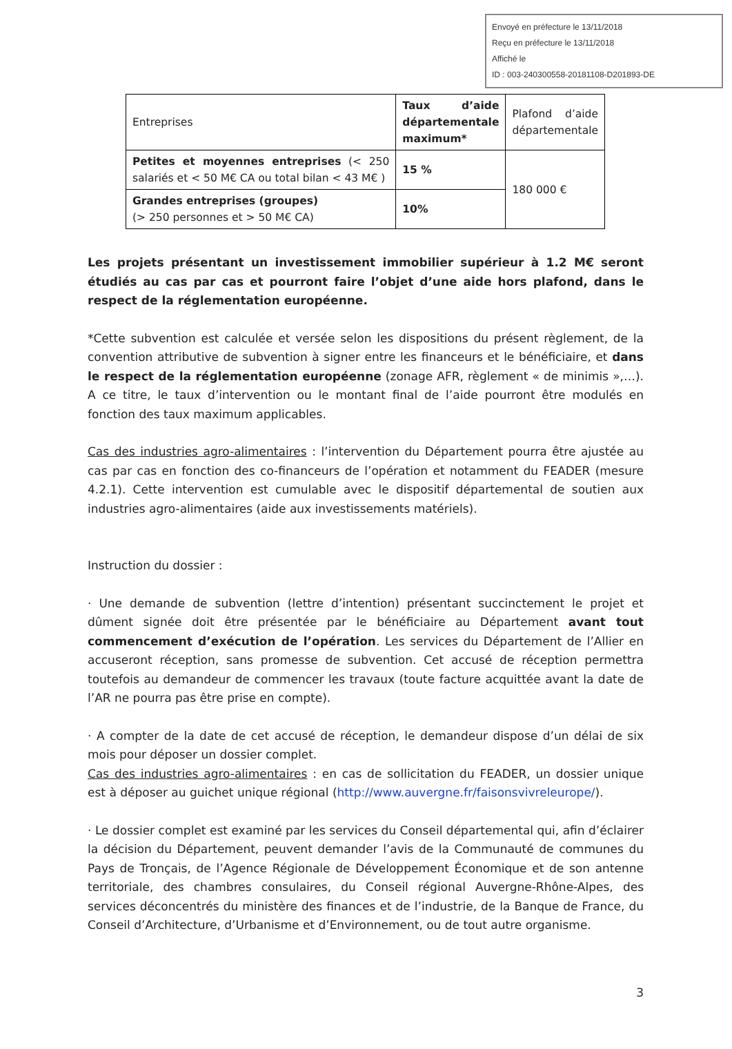Envoyé en préfecture le 13/11/2018
Reçu en préfecture le 13/11/2018
Affiché le
ID : 003-240300558-20181108-D201893-DE
| Entreprises | Taux d’aide départementale maximum* | Plafond d’aide départementale |
| Petites et moyennes entreprises (< 250 salariés et < 50 M€ CA ou total bilan < 43 M€ ) | 15 % | 180 000 € |
| Grandes entreprises (groupes) (> 250 personnes et > 50 M€ CA) | 10% | |
Les projets présentant un investissement immobilier supérieur à 1.2 M€ seront étudiés au cas par cas et pourront faire l’objet d’une aide hors plafond, dans le respect de la réglementation européenne.
*Cette subvention est calculée et versée selon les dispositions du présent règlement, de la convention attributive de subvention à signer entre les financeurs et le bénéficiaire, et dans le respect de la réglementation européenne (zonage AFR, règlement « de minimis »,…). A ce titre, le taux d’intervention ou le montant final de l’aide pourront être modulés en fonction des taux maximum applicables.
Cas des industries agro-alimentaires : l’intervention du Département pourra être ajustée au cas par cas en fonction des co-financeurs de l’opération et notamment du FEADER (mesure 4.2.1). Cette intervention est cumulable avec le dispositif départemental de soutien aux industries agro-alimentaires (aide aux investissements matériels).
Instruction du dossier :
· Une demande de subvention (lettre d’intention) présentant succinctement le projet et dûment signée doit être présentée par le bénéficiaire au Département avant tout commencement d’exécution de l’opération. Les services du Département de l’Allier en accuseront réception, sans promesse de subvention. Cet accusé de réception permettra toutefois au demandeur de commencer les travaux (toute facture acquittée avant la date de l’AR ne pourra pas être prise en compte).
· A compter de la date de cet accusé de réception, le demandeur dispose d’un délai de six mois pour déposer un dossier complet.
Cas des industries agro-alimentaires : en cas de sollicitation du FEADER, un dossier unique est à déposer au guichet unique régional (http://www.auvergne.fr/faisonsvivreleurope/).
· Le dossier complet est examiné par les services du Conseil départemental qui, afin d’éclairer la décision du Département, peuvent demander l’avis de la Communauté de communes du Pays de Tronçais, de l’Agence Régionale de Développement Économique et de son antenne territoriale, des chambres consulaires, du Conseil régional Auvergne-Rhône-Alpes, des services déconcentrés du ministère des finances et de l’industrie, de la Banque de France, du Conseil d’Architecture, d’Urbanisme et d’Environnement, ou de tout autre organisme.
3